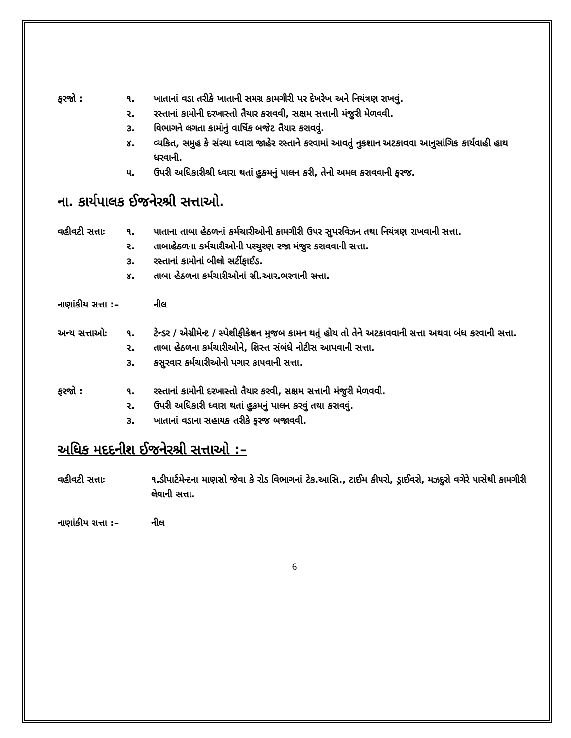ફરજો : ૧. ખાતાનાં વડા તરીકે ખાતાની સમગ્ર કામગીરી પર દેખરેખ અને નિયંત્રણ રાખવું.
૨. રસ્તાનાં કામોની દરખાસ્તો તૈયાર કરાવવી, સક્ષમ સત્તાની મંજુરી મેળવવી.
૩. વિભાગને લગતા કામોનું વાર્ષિક બજેટ તૈયાર કરાવવું.
૪. વ્યકિત, સમુહ કે સંસ્થા ધ્વારા જાહેર રસ્તાને કરવામાં આવતું નુકશાન અટકાવવા આનુસાંગિક કાર્યવાહી હાથ ધરવાની.
૫. ઉપરી અધિકારીશ્રી ધ્વારા થતાં હુકમનું પાલન કરી, તેનો અમલ કરાવવાની ફરજ.
ના. કાર્યપાલક ઈજનેરશ્રી સત્તાઓ.
વહીવટી સત્તાઃ
૧. પાતાના તાબા હેઠળનાં કર્મચારીઓની કામગીરી ઉપર સુપરવિઝન તથા નિયંત્રણ રાખવાની સત્તા.
૨. તાબાહેઠળના કર્મચારીઓની પરચુરણ રજા મંજુર કરાવવાની સત્તા.
૩. રસ્તાનાં કામોનાં બીલો સર્ટીફાઈડ.
૪. તાબા હેઠળના કર્મચારીઓનાં સી.આર.ભરવાની સત્તા.
નાણાંકીય સત્તા :– નીલ
અન્ય સત્તાઓઃ ૧. ટેન્ડર / એગ્રીમેન્ટ / સ્પેશીફીકેશન મુજબ કામન થતું હોય તો તેને અટકાવવાની સત્તા અથવા બંધ કરવાની સત્તા.
૨. તાબા હેઠળના કર્મચારીઓને, શિસ્ત સંબંધે નોટીસ આપવાની સત્તા.
૩. કસુરવાર કર્મચારીઓનો પગાર કાપવાની સત્તા.
ફરજો : ૧. રસ્તાનાં કામોની દરખાસ્તો તૈયાર કરવી, સક્ષમ સત્તાની મંજુરી મેળવવી.
૨. ઉપરી અધિકારી ધ્વારા થતાં હુકમનું પાલન કરવું તથા કરાવવું.
૩. ખાતાનાં વડાના સહાયક તરીકે ફરજ બજાવવી.
અધિક મદદનીશ ઈજનેરશ્રી સત્તાઓ :–
વહીવટી સત્તાઃ ૧.ડીપાર્ટમેન્ટના માણસો જેવા કે રોડ વિભાગનાં ટેક.આસિ., ટાઈમ કીપરો, ડ્રાઈવરો, મઝદુરો વગેરે પાસેથી કામગીરી લેવાની સત્તા.
નાણાંકીય સત્તા :–
નીલ
6